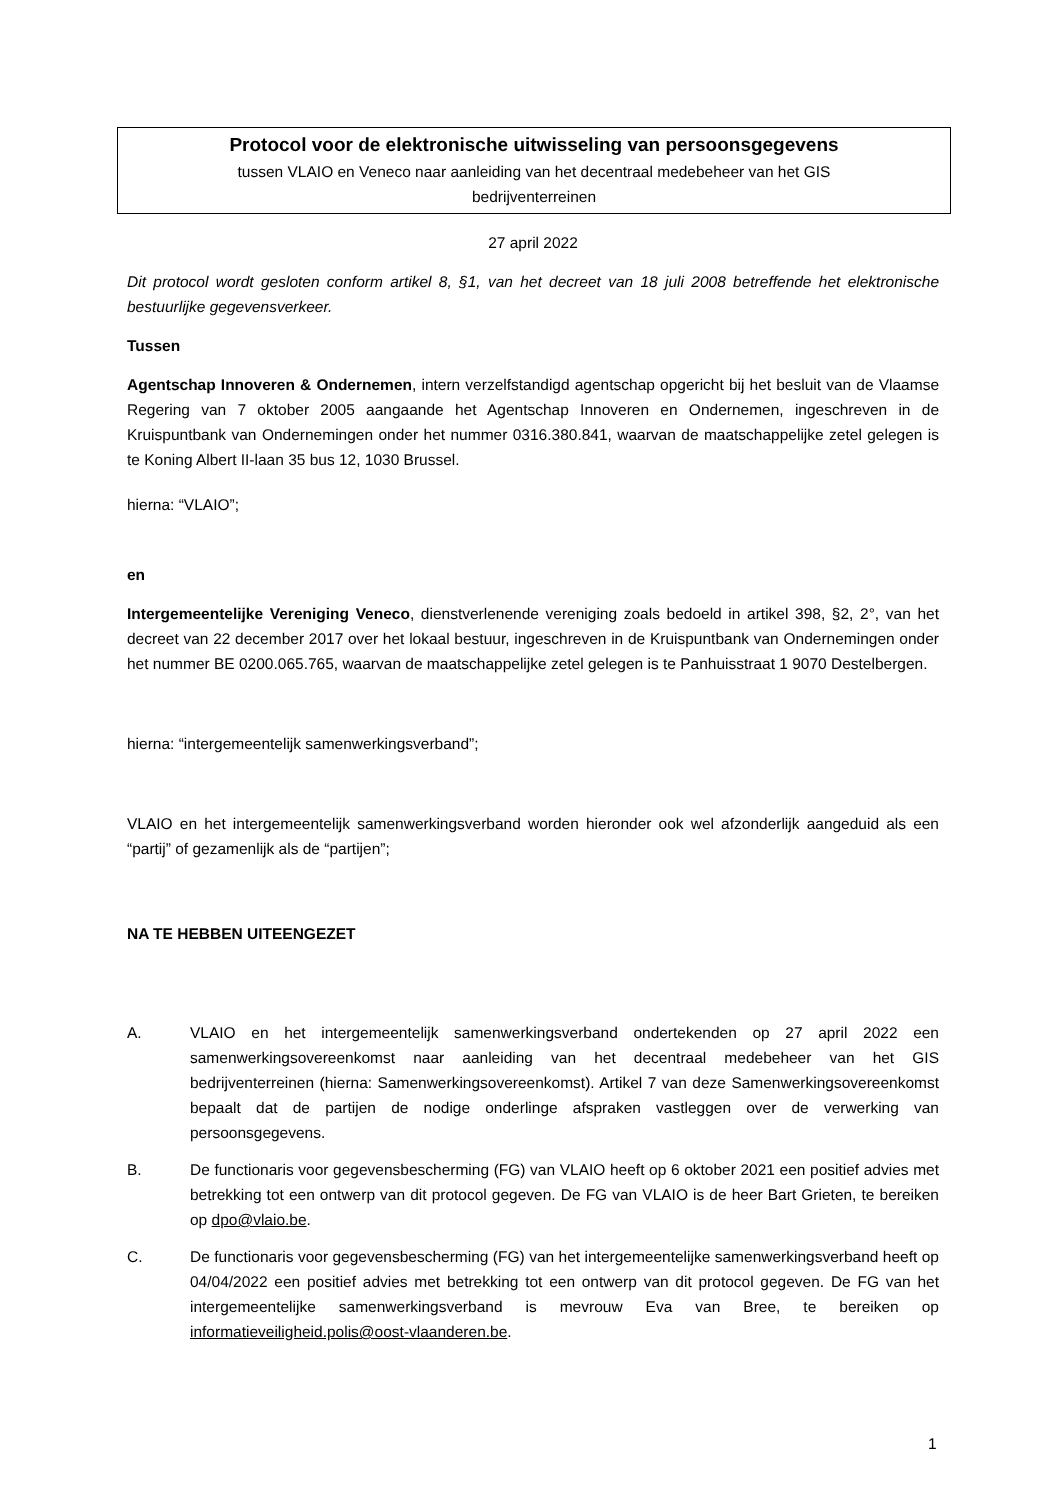Protocol voor de elektronische uitwisseling van persoonsgegevens
tussen VLAIO en Veneco naar aanleiding van het decentraal medebeheer van het GIS
bedrijventerreinen
27 april 2022
Dit protocol wordt gesloten conform artikel 8, §1, van het decreet van 18 juli 2008 betreffende het elektronische bestuurlijke gegevensverkeer.
Tussen
Agentschap Innoveren & Ondernemen, intern verzelfstandigd agentschap opgericht bij het besluit van de Vlaamse Regering van 7 oktober 2005 aangaande het Agentschap Innoveren en Ondernemen, ingeschreven in de Kruispuntbank van Ondernemingen onder het nummer 0316.380.841, waarvan de maatschappelijke zetel gelegen is te Koning Albert II-laan 35 bus 12, 1030 Brussel.
hierna: “VLAIO”;
en
Intergemeentelijke Vereniging Veneco, dienstverlenende vereniging zoals bedoeld in artikel 398, §2, 2°, van het decreet van 22 december 2017 over het lokaal bestuur, ingeschreven in de Kruispuntbank van Ondernemingen onder het nummer BE 0200.065.765, waarvan de maatschappelijke zetel gelegen is te Panhuisstraat 1 9070 Destelbergen.
hierna: “intergemeentelijk samenwerkingsverband”;
VLAIO en het intergemeentelijk samenwerkingsverband worden hieronder ook wel afzonderlijk aangeduid als een “partij” of gezamenlijk als de “partijen”;
NA TE HEBBEN UITEENGEZET
A. VLAIO en het intergemeentelijk samenwerkingsverband ondertekenden op 27 april 2022 een samenwerkingsovereenkomst naar aanleiding van het decentraal medebeheer van het GIS bedrijventerreinen (hierna: Samenwerkingsovereenkomst). Artikel 7 van deze Samenwerkingsovereenkomst bepaalt dat de partijen de nodige onderlinge afspraken vastleggen over de verwerking van persoonsgegevens.
B. De functionaris voor gegevensbescherming (FG) van VLAIO heeft op 6 oktober 2021 een positief advies met betrekking tot een ontwerp van dit protocol gegeven. De FG van VLAIO is de heer Bart Grieten, te bereiken op dpo@vlaio.be.
C. De functionaris voor gegevensbescherming (FG) van het intergemeentelijke samenwerkingsverband heeft op 04/04/2022 een positief advies met betrekking tot een ontwerp van dit protocol gegeven. De FG van het intergemeentelijke samenwerkingsverband is mevrouw Eva van Bree, te bereiken op informatieveiligheid.polis@oost-vlaanderen.be.
1